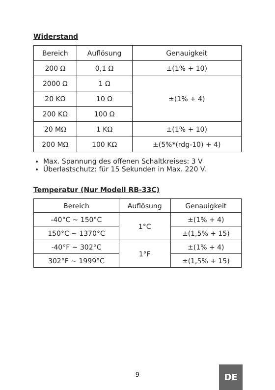Widerstand
| Bereich | Auflösung | Genauigkeit |
| --- | --- | --- |
| 200 Ω | 0,1 Ω | ±(1% + 10) |
| 2000 Ω | 1 Ω | ±(1% + 4) |
| 20 KΩ | 10 Ω | |
| 200 KΩ | 100 Ω | |
| 20 MΩ | 1 KΩ | ±(1% + 10) |
| 200 MΩ | 100 KΩ | ±(5%*(rdg-10) + 4) |
Max. Spannung des offenen Schaltkreises: 3 V
Überlastschutz: für 15 Sekunden in Max. 220 V.
Temperatur (Nur Modell RB-33C)
| Bereich | Auflösung | Genauigkeit |
| --- | --- | --- |
| -40°C ~ 150°C | 1°C | ±(1% + 4) |
| 150°C ~ 1370°C | | ±(1,5% + 15) |
| -40°F ~ 302°C | 1°F | ±(1% + 4) |
| 302°F ~ 1999°C | | ±(1,5% + 15) |
9 DE